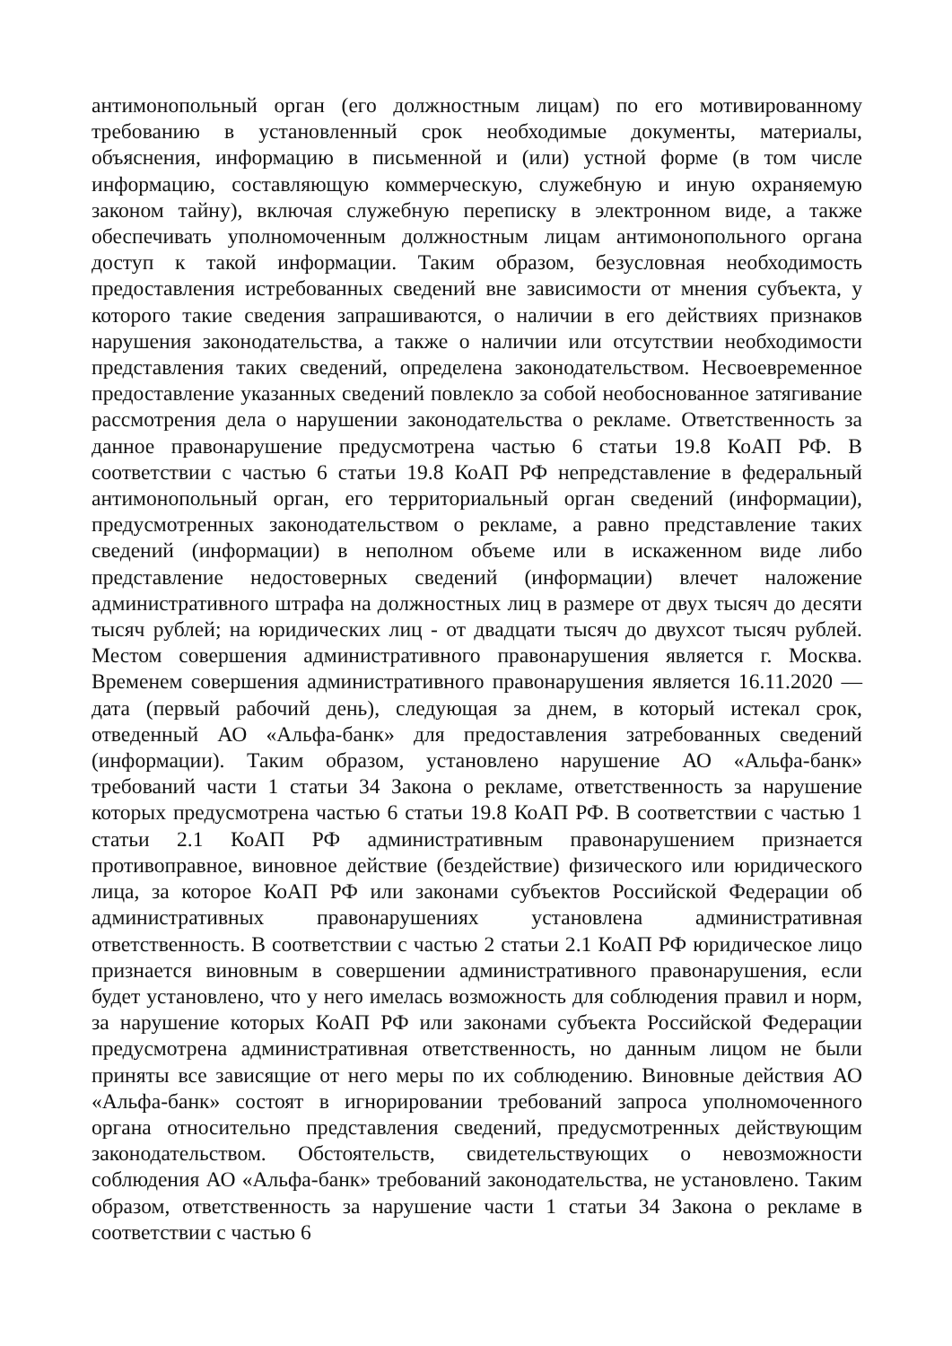антимонопольный орган (его должностным лицам) по его мотивированному требованию в установленный срок необходимые документы, материалы, объяснения, информацию в письменной и (или) устной форме (в том числе информацию, составляющую коммерческую, служебную и иную охраняемую законом тайну), включая служебную переписку в электронном виде, а также обеспечивать уполномоченным должностным лицам антимонопольного органа доступ к такой информации. Таким образом, безусловная необходимость предоставления истребованных сведений вне зависимости от мнения субъекта, у которого такие сведения запрашиваются, о наличии в его действиях признаков нарушения законодательства, а также о наличии или отсутствии необходимости представления таких сведений, определена законодательством. Несвоевременное предоставление указанных сведений повлекло за собой необоснованное затягивание рассмотрения дела о нарушении законодательства о рекламе. Ответственность за данное правонарушение предусмотрена частью 6 статьи 19.8 КоАП РФ. В соответствии с частью 6 статьи 19.8 КоАП РФ непредставление в федеральный антимонопольный орган, его территориальный орган сведений (информации), предусмотренных законодательством о рекламе, а равно представление таких сведений (информации) в неполном объеме или в искаженном виде либо представление недостоверных сведений (информации) влечет наложение административного штрафа на должностных лиц в размере от двух тысяч до десяти тысяч рублей; на юридических лиц - от двадцати тысяч до двухсот тысяч рублей. Местом совершения административного правонарушения является г. Москва. Временем совершения административного правонарушения является 16.11.2020 — дата (первый рабочий день), следующая за днем, в который истекал срок, отведенный АО «Альфа-банк» для предоставления затребованных сведений (информации). Таким образом, установлено нарушение АО «Альфа-банк» требований части 1 статьи 34 Закона о рекламе, ответственность за нарушение которых предусмотрена частью 6 статьи 19.8 КоАП РФ. В соответствии с частью 1 статьи 2.1 КоАП РФ административным правонарушением признается противоправное, виновное действие (бездействие) физического или юридического лица, за которое КоАП РФ или законами субъектов Российской Федерации об административных правонарушениях установлена административная ответственность. В соответствии с частью 2 статьи 2.1 КоАП РФ юридическое лицо признается виновным в совершении административного правонарушения, если будет установлено, что у него имелась возможность для соблюдения правил и норм, за нарушение которых КоАП РФ или законами субъекта Российской Федерации предусмотрена административная ответственность, но данным лицом не были приняты все зависящие от него меры по их соблюдению. Виновные действия АО «Альфа-банк» состоят в игнорировании требований запроса уполномоченного органа относительно представления сведений, предусмотренных действующим законодательством. Обстоятельств, свидетельствующих о невозможности соблюдения АО «Альфа-банк» требований законодательства, не установлено. Таким образом, ответственность за нарушение части 1 статьи 34 Закона о рекламе в соответствии с частью 6